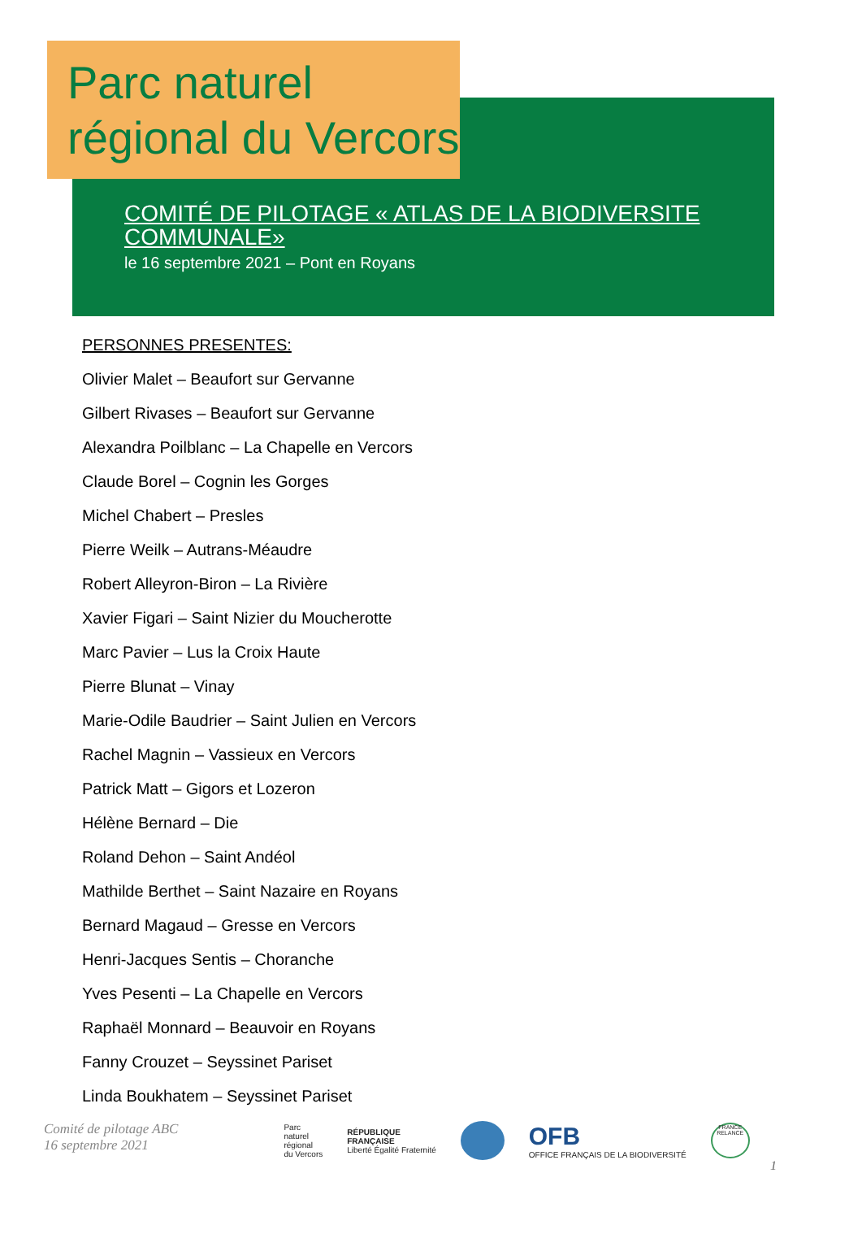Parc naturel
régional du Vercors
COMITÉ DE PILOTAGE « ATLAS DE LA BIODIVERSITE COMMUNALE»
le 16 septembre 2021 – Pont en Royans
PERSONNES PRESENTES:
Olivier Malet – Beaufort sur Gervanne
Gilbert Rivases – Beaufort sur Gervanne
Alexandra Poilblanc – La Chapelle en Vercors
Claude Borel – Cognin les Gorges
Michel Chabert – Presles
Pierre Weilk – Autrans-Méaudre
Robert Alleyron-Biron – La Rivière
Xavier Figari – Saint Nizier du Moucherotte
Marc Pavier – Lus la Croix Haute
Pierre Blunat – Vinay
Marie-Odile Baudrier – Saint Julien en Vercors
Rachel Magnin – Vassieux en Vercors
Patrick Matt – Gigors et Lozeron
Hélène Bernard – Die
Roland Dehon – Saint Andéol
Mathilde Berthet – Saint Nazaire en Royans
Bernard Magaud – Gresse en Vercors
Henri-Jacques Sentis – Choranche
Yves Pesenti – La Chapelle en Vercors
Raphaël Monnard – Beauvoir en Royans
Fanny Crouzet – Seyssinet Pariset
Linda Boukhatem – Seyssinet Pariset
1
Comité de pilotage ABC
16 septembre 2021
Parc
naturel
régional
du Vercors
RÉPUBLIQUE
FRANÇAISE
Liberté Égalité Fraternité
OFB
OFFICE FRANÇAIS DE LA BIODIVERSITÉ
FRANCE RELANCE